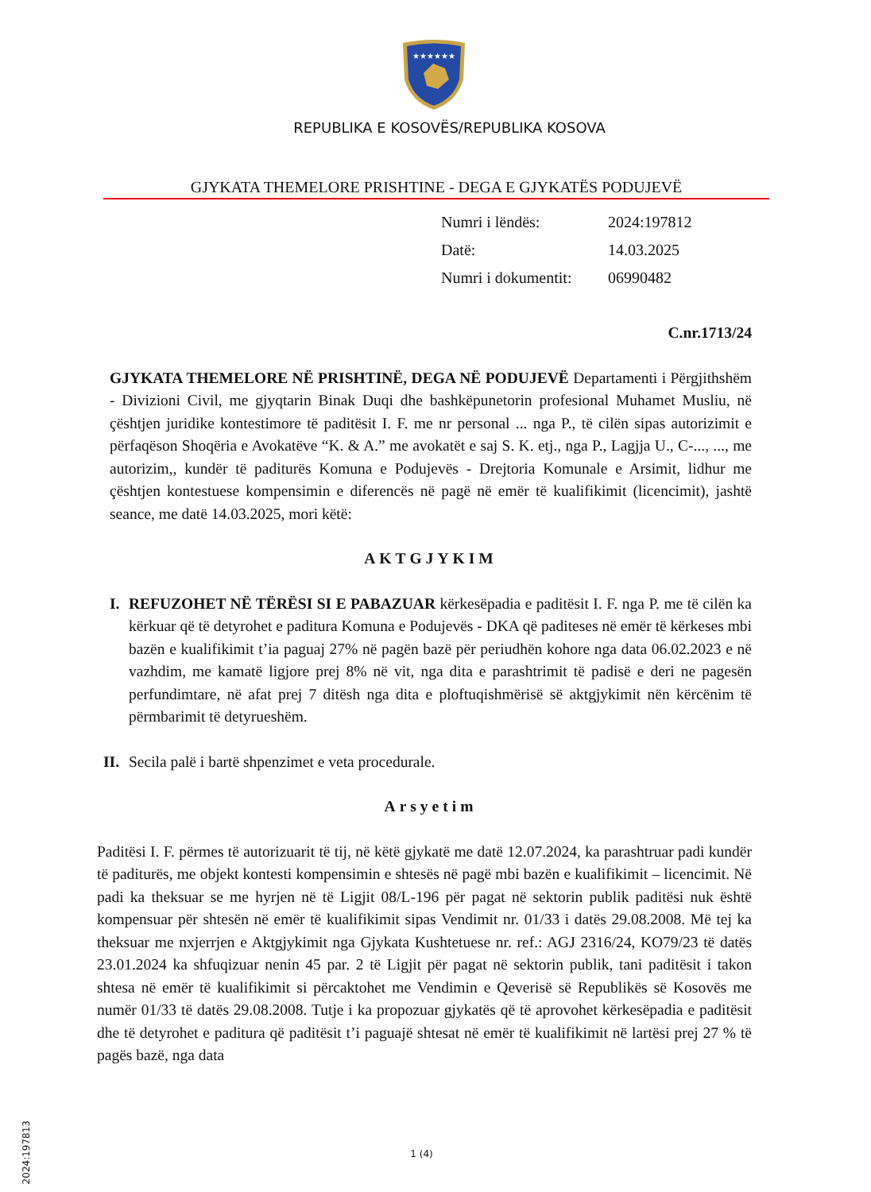★★★★★★
REPUBLIKA E KOSOVËS/REPUBLIKA KOSOVA
GJYKATA THEMELORE PRISHTINE - DEGA E GJYKATËS PODUJEVË
| Numri i lëndës: | 2024:197812 |
| Datë: | 14.03.2025 |
| Numri i dokumentit: | 06990482 |
C.nr.1713/24
GJYKATA THEMELORE NË PRISHTINË, DEGA NË PODUJEVË Departamenti i Përgjithshëm - Divizioni Civil, me gjyqtarin Binak Duqi dhe bashkëpunetorin profesional Muhamet Musliu, në çështjen juridike kontestimore të paditësit I. F. me nr personal ... nga P., të cilën sipas autorizimit e përfaqëson Shoqëria e Avokatëve “K. & A.” me avokatët e saj S. K. etj., nga P., Lagjja U., C-..., ..., me autorizim,, kundër të paditurës Komuna e Podujevës - Drejtoria Komunale e Arsimit, lidhur me çështjen kontestuese kompensimin e diferencës në pagë në emër të kualifikimit (licencimit), jashtë seance, me datë 14.03.2025, mori këtë:
AKTGJYKIM
I. REFUZOHET NË TËRËSI SI E PABAZUAR kërkesëpadia e paditësit I. F. nga P. me të cilën ka kërkuar që të detyrohet e paditura Komuna e Podujevës - DKA që paditeses në emër të kërkeses mbi bazën e kualifikimit t’ia paguaj 27% në pagën bazë për periudhën kohore nga data 06.02.2023 e në vazhdim, me kamatë ligjore prej 8% në vit, nga dita e parashtrimit të padisë e deri ne pagesën perfundimtare, në afat prej 7 ditësh nga dita e ploftuqishmërisë së aktgjykimit nën kërcënim të përmbarimit të detyrueshëm.
II.
Secila palë i bartë shpenzimet e veta procedurale.
Arsyetim
Paditësi I. F. përmes të autorizuarit të tij, në këtë gjykatë me datë 12.07.2024, ka parashtruar padi kundër të paditurës, me objekt kontesti kompensimin e shtesës në pagë mbi bazën e kualifikimit – licencimit. Në padi ka theksuar se me hyrjen në të Ligjit 08/L-196 për pagat në sektorin publik paditësi nuk është kompensuar për shtesën në emër të kualifikimit sipas Vendimit nr. 01/33 i datës 29.08.2008. Më tej ka theksuar me nxjerrjen e Aktgjykimit nga Gjykata Kushtetuese nr. ref.: AGJ 2316/24, KO79/23 të datës 23.01.2024 ka shfuqizuar nenin 45 par. 2 të Ligjit për pagat në sektorin publik, tani paditësit i takon shtesa në emër të kualifikimit si përcaktohet me Vendimin e Qeverisë së Republikës së Kosovës me numër 01/33 të datës 29.08.2008. Tutje i ka propozuar gjykatës që të aprovohet kërkesëpadia e paditësit dhe të detyrohet e paditura që paditësit t’i paguajë shtesat në emër të kualifikimit në lartësi prej 27 % të pagës bazë, nga data
2024:197813
1 (4)